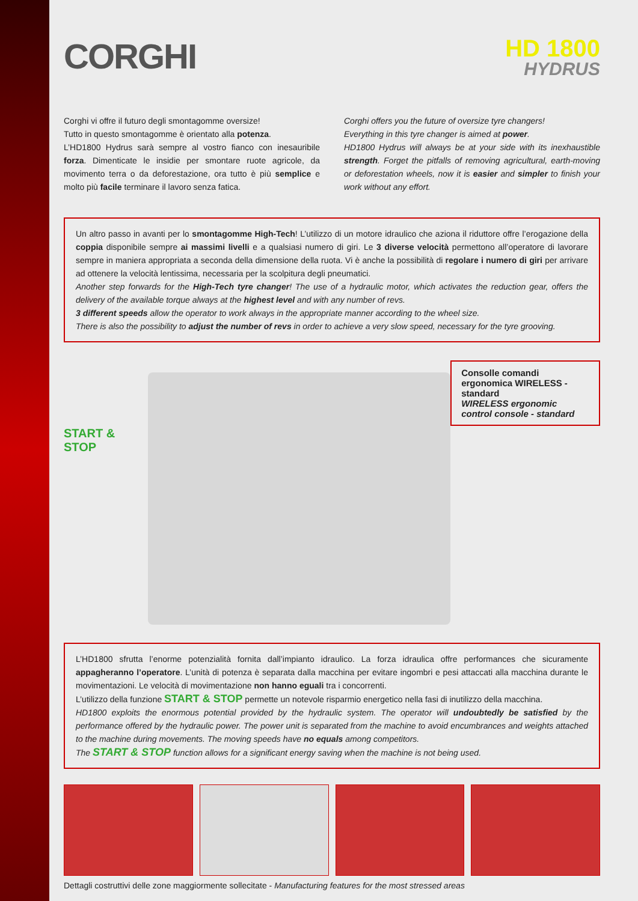CORGHI
HD 1800
HYDRUS
Corghi vi offre il futuro degli smontagomme oversize!
Tutto in questo smontagomme è orientato alla potenza.
L’HD1800 Hydrus sarà sempre al vostro fianco con inesauribile forza. Dimenticate le insidie per smontare ruote agricole, da movimento terra o da deforestazione, ora tutto è più semplice e molto più facile terminare il lavoro senza fatica.
Corghi offers you the future of oversize tyre changers!
Everything in this tyre changer is aimed at power.
HD1800 Hydrus will always be at your side with its inexhaustible strength. Forget the pitfalls of removing agricultural, earth-moving or deforestation wheels, now it is easier and simpler to finish your work without any effort.
Un altro passo in avanti per lo smontagomme High-Tech! L’utilizzo di un motore idraulico che aziona il riduttore offre l’erogazione della coppia disponibile sempre ai massimi livelli e a qualsiasi numero di giri. Le 3 diverse velocità permettono all’operatore di lavorare sempre in maniera appropriata a seconda della dimensione della ruota. Vi è anche la possibilità di regolare i numero di giri per arrivare ad ottenere la velocità lentissima, necessaria per la scolpitura degli pneumatici.
Another step forwards for the High-Tech tyre changer! The use of a hydraulic motor, which activates the reduction gear, offers the delivery of the available torque always at the highest level and with any number of revs.
3 different speeds allow the operator to work always in the appropriate manner according to the wheel size.
There is also the possibility to adjust the number of revs in order to achieve a very slow speed, necessary for the tyre grooving.
START & STOP
Consolle comandi ergonomica WIRELESS - standard
WIRELESS ergonomic control console - standard
L’HD1800 sfrutta l’enorme potenzialità fornita dall’impianto idraulico. La forza idraulica offre performances che sicuramente appagheranno l’operatore. L’unità di potenza è separata dalla macchina per evitare ingombri e pesi attaccati alla macchina durante le movimentazioni. Le velocità di movimentazione non hanno eguali tra i concorrenti.
L’utilizzo della funzione START & STOP permette un notevole risparmio energetico nella fasi di inutilizzo della macchina.
HD1800 exploits the enormous potential provided by the hydraulic system. The operator will undoubtedly be satisfied by the performance offered by the hydraulic power. The power unit is separated from the machine to avoid encumbrances and weights attached to the machine during movements. The moving speeds have no equals among competitors.
The START & STOP function allows for a significant energy saving when the machine is not being used.
Dettagli costruttivi delle zone maggiormente sollecitate - Manufacturing features for the most stressed areas